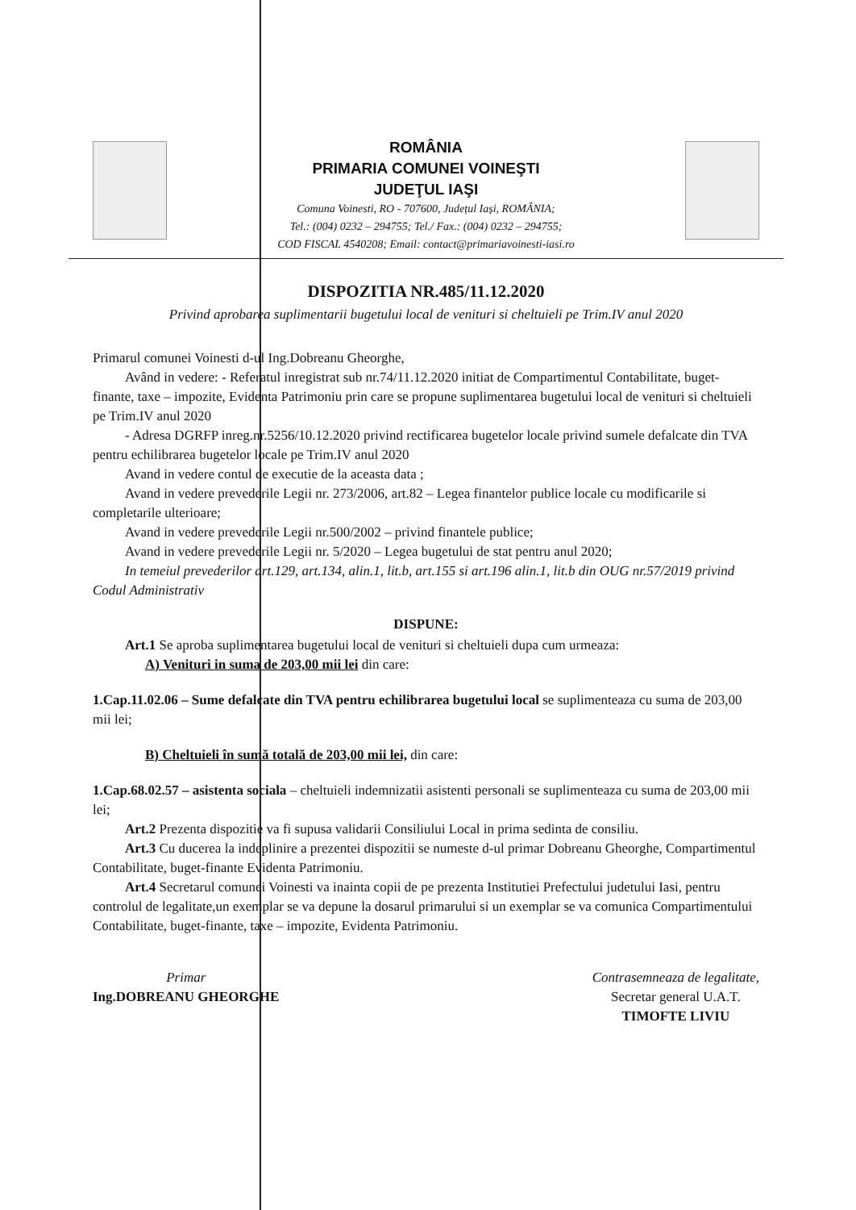ROMÂNIA
PRIMARIA COMUNEI VOINEŞTI
JUDEŢUL IAŞI
Comuna Voinesti, RO - 707600, Județul Iași, ROMÂNIA;
Tel.: (004) 0232 – 294755; Tel./ Fax.: (004) 0232 – 294755;
COD FISCAL 4540208; Email: contact@primariavoinesti-iasi.ro
DISPOZITIA NR.485/11.12.2020
Privind aprobarea suplimentarii bugetului local de venituri si cheltuieli pe Trim.IV anul 2020
Primarul comunei Voinesti d-ul Ing.Dobreanu Gheorghe,
Având in vedere: - Referatul inregistrat sub nr.74/11.12.2020 initiat de Compartimentul Contabilitate, buget-finante, taxe – impozite, Evidenta Patrimoniu prin care se propune suplimentarea bugetului local de venituri si cheltuieli pe Trim.IV anul 2020
- Adresa DGRFP inreg.nr.5256/10.12.2020 privind rectificarea bugetelor locale privind sumele defalcate din TVA pentru echilibrarea bugetelor locale pe Trim.IV anul 2020
Avand in vedere contul de executie de la aceasta data ;
Avand in vedere prevederile Legii nr. 273/2006, art.82 – Legea finantelor publice locale cu modificarile si completarile ulterioare;
Avand in vedere prevederile Legii nr.500/2002 – privind finantele publice;
Avand in vedere prevederile Legii nr. 5/2020 – Legea bugetului de stat pentru anul 2020;
In temeiul prevederilor art.129, art.134, alin.1, lit.b, art.155 si art.196 alin.1, lit.b din OUG nr.57/2019 privind Codul Administrativ
DISPUNE:
Art.1 Se aproba suplimentarea bugetului local de venituri si cheltuieli dupa cum urmeaza:
A) Venituri in suma de 203,00 mii lei din care:
1.Cap.11.02.06 – Sume defalcate din TVA pentru echilibrarea bugetului local se suplimenteaza cu suma de 203,00 mii lei;
B) Cheltuieli în sumă totală de 203,00 mii lei, din care:
1.Cap.68.02.57 – asistenta sociala – cheltuieli indemnizatii asistenti personali se suplimenteaza cu suma de 203,00 mii lei;
Art.2 Prezenta dispozitie va fi supusa validarii Consiliului Local in prima sedinta de consiliu.
Art.3 Cu ducerea la indeplinire a prezentei dispozitii se numeste d-ul primar Dobreanu Gheorghe, Compartimentul Contabilitate, buget-finante Evidenta Patrimoniu.
Art.4 Secretarul comunei Voinesti va inainta copii de pe prezenta Institutiei Prefectului judetului Iasi, pentru controlul de legalitate,un exemplar se va depune la dosarul primarului si un exemplar se va comunica Compartimentului Contabilitate, buget-finante, taxe – impozite, Evidenta Patrimoniu.
Primar
Ing.DOBREANU GHEORGHE
Contrasemneaza de legalitate,
Secretar general U.A.T.
TIMOFTE LIVIU